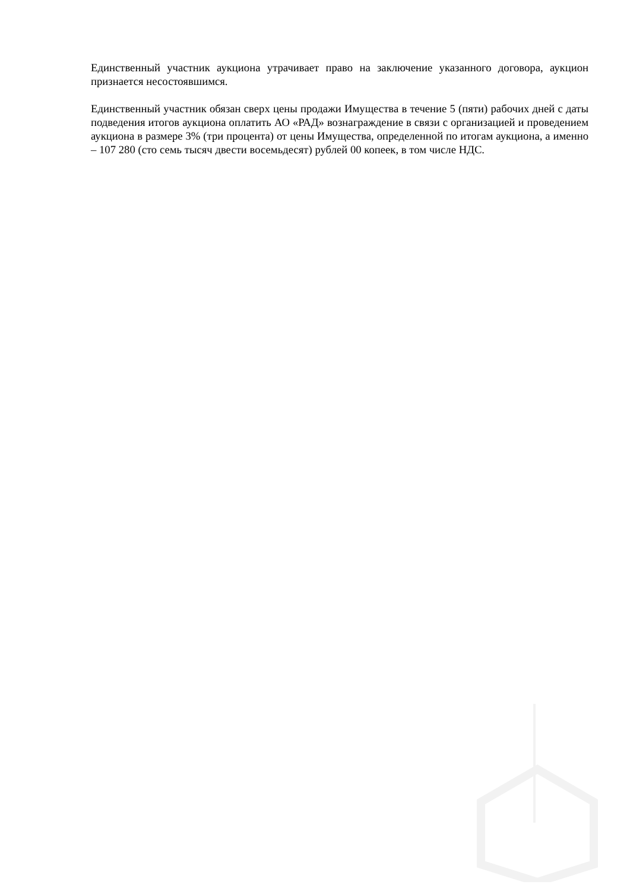Единственный участник аукциона утрачивает право на заключение указанного договора, аукцион признается несостоявшимся.
Единственный участник обязан сверх цены продажи Имущества в течение 5 (пяти) рабочих дней с даты подведения итогов аукциона оплатить АО «РАД» вознаграждение в связи с организацией и проведением аукциона в размере 3% (три процента) от цены Имущества, определенной по итогам аукциона, а именно – 107 280 (сто семь тысяч двести восемьдесят) рублей 00 копеек, в том числе НДС.